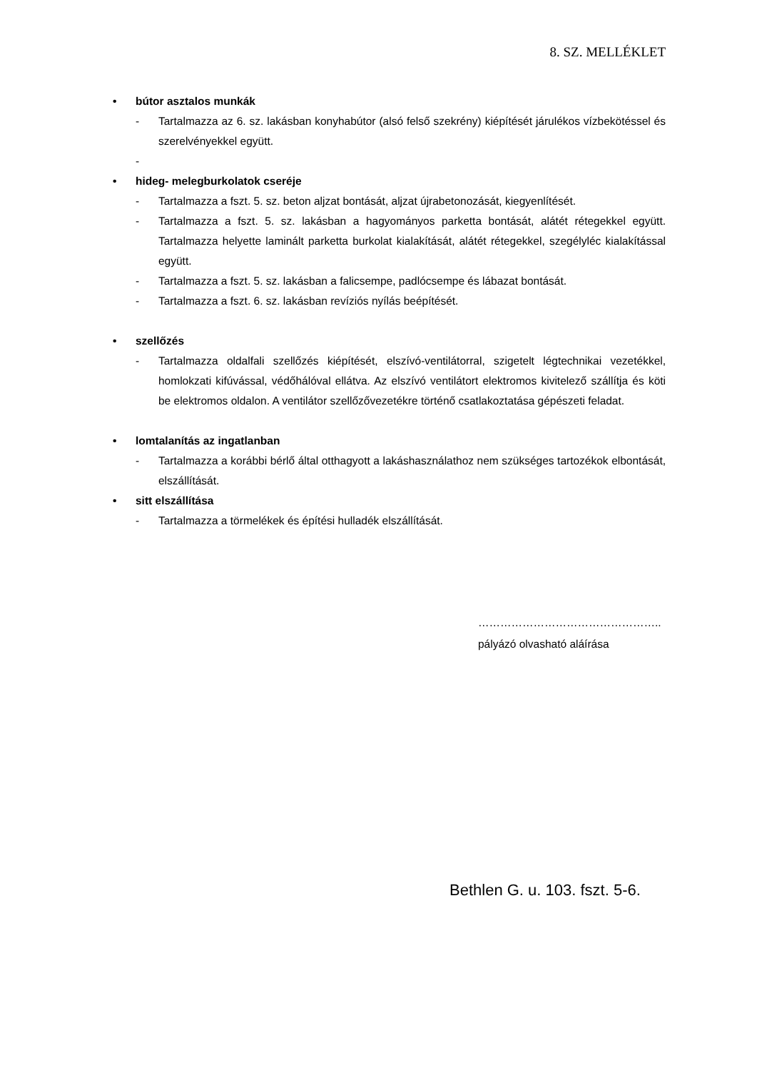8. SZ. MELLÉKLET
• bútor asztalos munkák
- Tartalmazza az 6. sz. lakásban konyhabútor (alsó felső szekrény) kiépítését járulékos vízbekötéssel és szerelvényekkel együtt.
-
• hideg- melegburkolatok cseréje
- Tartalmazza a fszt. 5. sz. beton aljzat bontását, aljzat újrabetonozását, kiegyenlítését.
- Tartalmazza a fszt. 5. sz. lakásban a hagyományos parketta bontását, alátét rétegekkel együtt. Tartalmazza helyette laminált parketta burkolat kialakítását, alátét rétegekkel, szegélyléc kialakítással együtt.
- Tartalmazza a fszt. 5. sz. lakásban a falicsempe, padlócsempe és lábazat bontását.
- Tartalmazza a fszt. 6. sz. lakásban revíziós nyílás beépítését.
• szellőzés
- Tartalmazza oldalfali szellőzés kiépítését, elszívó-ventilátorral, szigetelt légtechnikai vezetékkel, homlokzati kifúvással, védőhálóval ellátva. Az elszívó ventilátort elektromos kivitelező szállítja és köti be elektromos oldalon. A ventilátor szellőzővezetékre történő csatlakoztatása gépészeti feladat.
• lomtalanítás az ingatlanban
- Tartalmazza a korábbi bérlő által otthagyott a lakáshasználathoz nem szükséges tartozékok elbontását, elszállítását.
• sitt elszállítása
- Tartalmazza a törmelékek és építési hulladék elszállítását.
…………………………………………..
pályázó olvasható aláírása
Bethlen G. u. 103. fszt. 5-6.